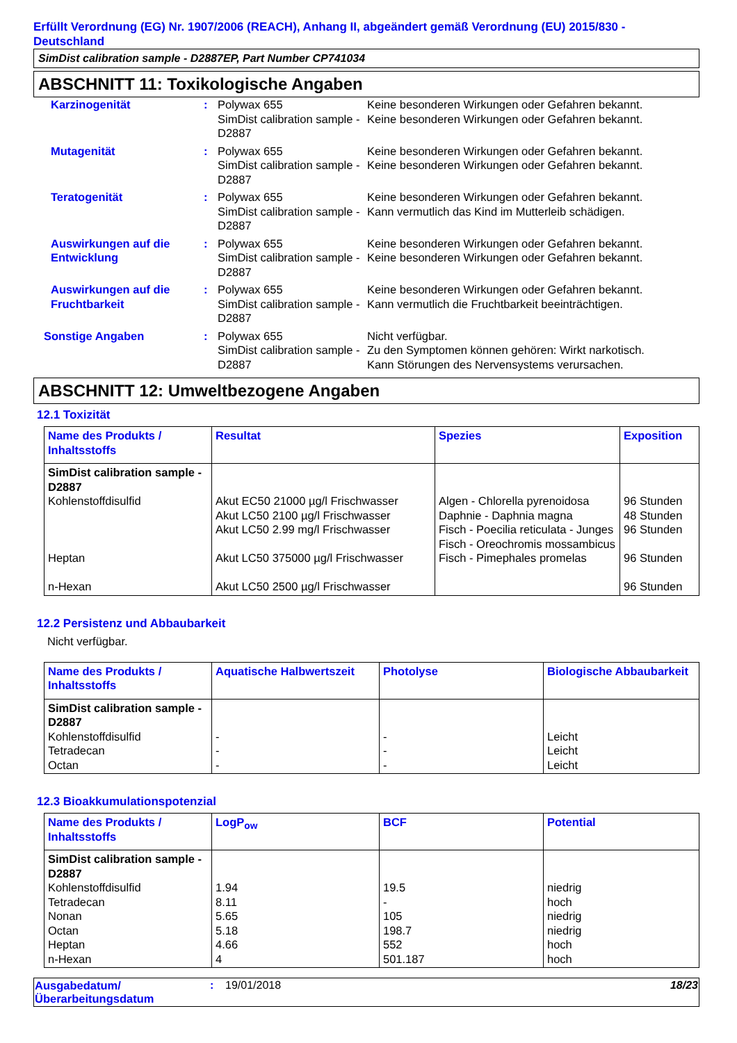Erfüllt Verordnung (EG) Nr. 1907/2006 (REACH), Anhang II, abgeändert gemäß Verordnung (EU) 2015/830 - Deutschland
SimDist calibration sample - D2887EP, Part Number CP741034
ABSCHNITT 11: Toxikologische Angaben
| Karzinogenität | : | Polywax 655 SimDist calibration sample - D2887 | Keine besonderen Wirkungen oder Gefahren bekannt. Keine besonderen Wirkungen oder Gefahren bekannt. |
| Mutagenität | : | Polywax 655 SimDist calibration sample - D2887 | Keine besonderen Wirkungen oder Gefahren bekannt. Keine besonderen Wirkungen oder Gefahren bekannt. |
| Teratogenität | : | Polywax 655 SimDist calibration sample - D2887 | Keine besonderen Wirkungen oder Gefahren bekannt. Kann vermutlich das Kind im Mutterleib schädigen. |
| Auswirkungen auf die Entwicklung | : | Polywax 655 SimDist calibration sample - D2887 | Keine besonderen Wirkungen oder Gefahren bekannt. Keine besonderen Wirkungen oder Gefahren bekannt. |
| Auswirkungen auf die Fruchtbarkeit | : | Polywax 655 SimDist calibration sample - D2887 | Keine besonderen Wirkungen oder Gefahren bekannt. Kann vermutlich die Fruchtbarkeit beeinträchtigen. |
| Sonstige Angaben | : | Polywax 655 SimDist calibration sample - D2887 | Nicht verfügbar. Zu den Symptomen können gehören: Wirkt narkotisch. Kann Störungen des Nervensystems verursachen. |
ABSCHNITT 12: Umweltbezogene Angaben
12.1 Toxizität
| Name des Produkts / Inhaltsstoffs | Resultat | Spezies | Exposition |
| --- | --- | --- | --- |
| SimDist calibration sample - D2887 Kohlenstoffdisulfid Heptan n-Hexan | Akut EC50 21000 µg/l Frischwasser Akut LC50 2100 µg/l Frischwasser Akut LC50 2.99 mg/l Frischwasser Akut LC50 375000 µg/l Frischwasser Akut LC50 2500 µg/l Frischwasser | Algen - Chlorella pyrenoidosa Daphnie - Daphnia magna Fisch - Poecilia reticulata - Junges Fisch - Oreochromis mossambicus Fisch - Pimephales promelas | 96 Stunden 48 Stunden 96 Stunden 96 Stunden 96 Stunden |
12.2 Persistenz und Abbaubarkeit
Nicht verfügbar.
| Name des Produkts / Inhaltsstoffs | Aquatische Halbwertszeit | Photolyse | Biologische Abbaubarkeit |
| --- | --- | --- | --- |
| SimDist calibration sample - D2887 Kohlenstoffdisulfid Tetradecan Octan | - - - | - - - | Leicht Leicht Leicht |
12.3 Bioakkumulationspotenzial
| Name des Produkts / Inhaltsstoffs | LogP<sub>ow</sub> | BCF | Potential |
| --- | --- | --- | --- |
| SimDist calibration sample - D2887 Kohlenstoffdisulfid Tetradecan Nonan Octan Heptan n-Hexan | 1.94 8.11 5.65 5.18 4.66 4 | 19.5 - 105 198.7 552 501.187 | niedrig hoch niedrig niedrig hoch hoch |
| Ausgabedatum/ Überarbeitungsdatum | : | 19/01/2018 | 18/23 |